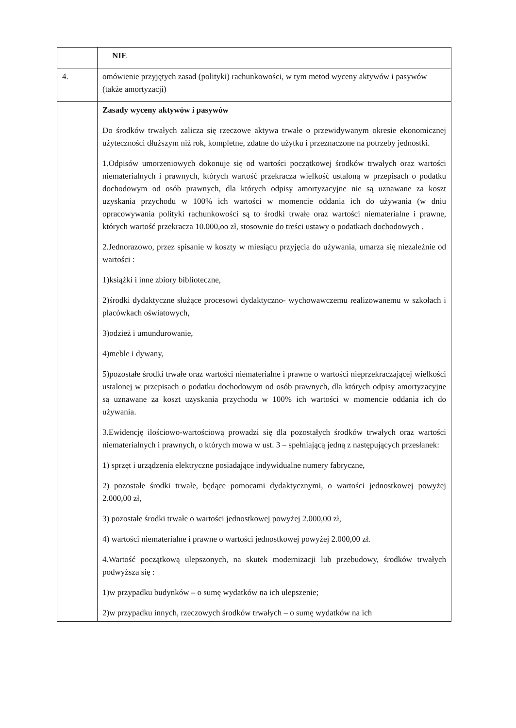| | NIE |
| 4. | omówienie przyjętych zasad (polityki) rachunkowości, w tym metod wyceny aktywów i pasywów (także amortyzacji) |
| | Zasady wyceny aktywów i pasywów Do środków trwałych zalicza się rzeczowe aktywa trwałe o przewidywanym okresie ekonomicznej użyteczności dłuższym niż rok, kompletne, zdatne do użytku i przeznaczone na potrzeby jednostki. 1.Odpisów umorzeniowych dokonuje się od wartości początkowej środków trwałych oraz wartości niematerialnych i prawnych, których wartość przekracza wielkość ustaloną w przepisach o podatku dochodowym od osób prawnych, dla których odpisy amortyzacyjne nie są uznawane za koszt uzyskania przychodu w 100% ich wartości w momencie oddania ich do używania (w dniu opracowywania polityki rachunkowości są to środki trwałe oraz wartości niematerialne i prawne, których wartość przekracza 10.000,oo zł, stosownie do treści ustawy o podatkach dochodowych . 2.Jednorazowo, przez spisanie w koszty w miesiącu przyjęcia do używania, umarza się niezależnie od wartości : 1)książki i inne zbiory biblioteczne, 2)środki dydaktyczne służące procesowi dydaktyczno- wychowawczemu realizowanemu w szkołach i placówkach oświatowych, 3)odzież i umundurowanie, 4)meble i dywany, 5)pozostałe środki trwałe oraz wartości niematerialne i prawne o wartości nieprzekraczającej wielkości ustalonej w przepisach o podatku dochodowym od osób prawnych, dla których odpisy amortyzacyjne są uznawane za koszt uzyskania przychodu w 100% ich wartości w momencie oddania ich do używania. 3.Ewidencję ilościowo-wartościową prowadzi się dla pozostałych środków trwałych oraz wartości niematerialnych i prawnych, o których mowa w ust. 3 – spełniającą jedną z następujących przesłanek: 1) sprzęt i urządzenia elektryczne posiadające indywidualne numery fabryczne, 2) pozostałe środki trwałe, będące pomocami dydaktycznymi, o wartości jednostkowej powyżej 2.000,00 zł, 3) pozostałe środki trwałe o wartości jednostkowej powyżej 2.000,00 zł, 4) wartości niematerialne i prawne o wartości jednostkowej powyżej 2.000,00 zł. 4.Wartość początkową ulepszonych, na skutek modernizacji lub przebudowy, środków trwałych podwyższa się : 1)w przypadku budynków – o sumę wydatków na ich ulepszenie; 2)w przypadku innych, rzeczowych środków trwałych – o sumę wydatków na ich |